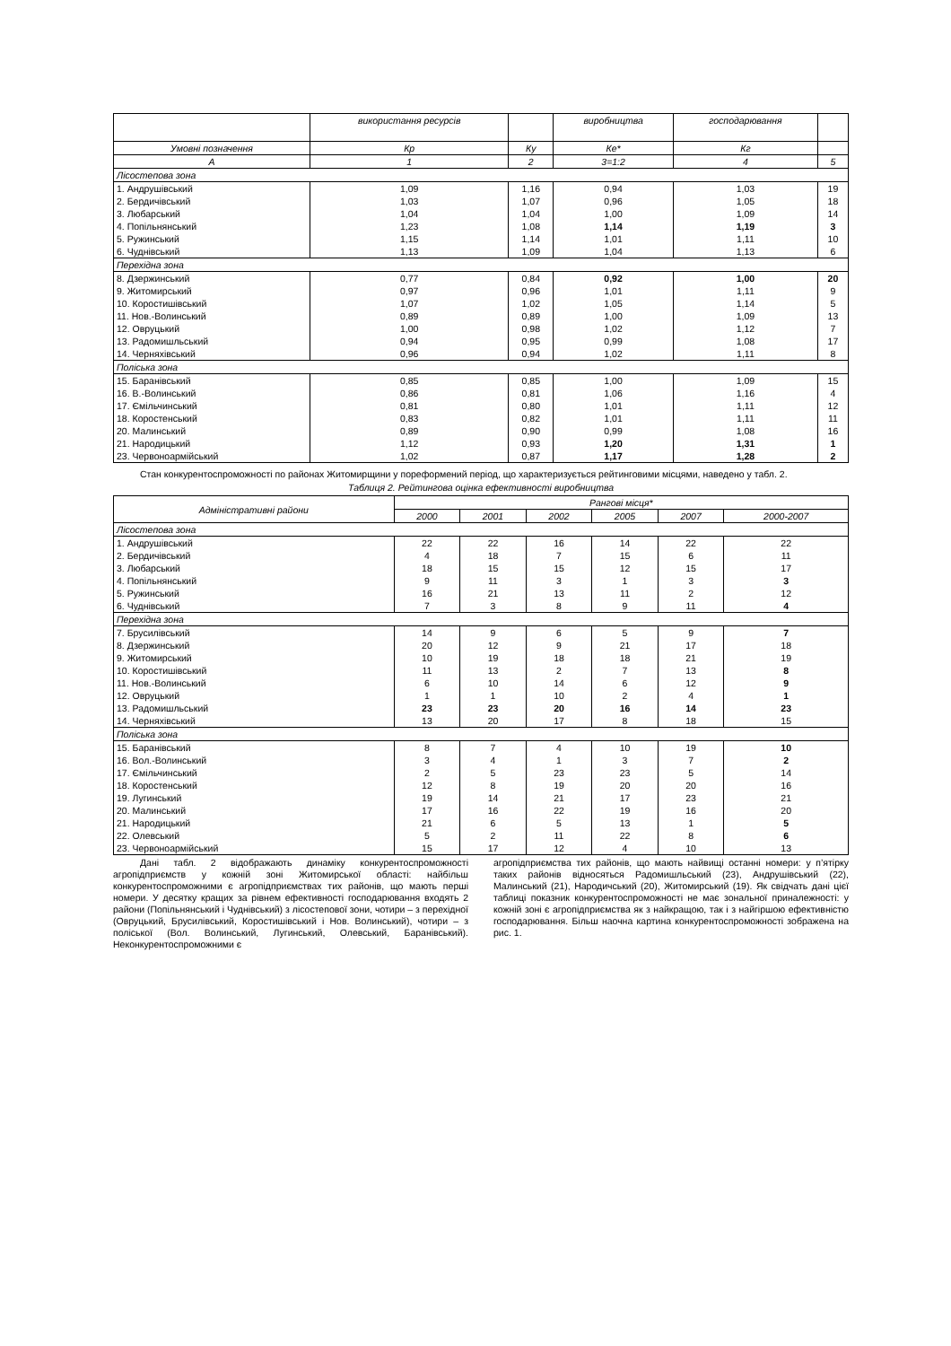| | використання ресурсів | | виробництва | господарювання | |
| Умовні позначення | Кр | Ку | Ке* | Кг | |
| А | 1 | 2 | 3=1:2 | 4 | 5 |
| Лісостепова зона | | | | | |
| 1. Андрушівський | 1,09 | 1,16 | 0,94 | 1,03 | 19 |
| 2. Бердичівський | 1,03 | 1,07 | 0,96 | 1,05 | 18 |
| 3. Любарський | 1,04 | 1,04 | 1,00 | 1,09 | 14 |
| 4. Попільнянський | 1,23 | 1,08 | 1,14 | 1,19 | 3 |
| 5. Ружинський | 1,15 | 1,14 | 1,01 | 1,11 | 10 |
| 6. Чуднівський | 1,13 | 1,09 | 1,04 | 1,13 | 6 |
| Перехідна зона | | | | | |
| 8. Дзержинський | 0,77 | 0,84 | 0,92 | 1,00 | 20 |
| 9. Житомирський | 0,97 | 0,96 | 1,01 | 1,11 | 9 |
| 10. Коростишівський | 1,07 | 1,02 | 1,05 | 1,14 | 5 |
| 11. Нов.-Волинський | 0,89 | 0,89 | 1,00 | 1,09 | 13 |
| 12. Овруцький | 1,00 | 0,98 | 1,02 | 1,12 | 7 |
| 13. Радомишльський | 0,94 | 0,95 | 0,99 | 1,08 | 17 |
| 14. Черняхівський | 0,96 | 0,94 | 1,02 | 1,11 | 8 |
| Поліська зона | | | | | |
| 15. Баранівський | 0,85 | 0,85 | 1,00 | 1,09 | 15 |
| 16. В.-Волинський | 0,86 | 0,81 | 1,06 | 1,16 | 4 |
| 17. Ємільчинський | 0,81 | 0,80 | 1,01 | 1,11 | 12 |
| 18. Коростенський | 0,83 | 0,82 | 1,01 | 1,11 | 11 |
| 20. Малинський | 0,89 | 0,90 | 0,99 | 1,08 | 16 |
| 21. Народицький | 1,12 | 0,93 | 1,20 | 1,31 | 1 |
| 23. Червоноармійський | 1,02 | 0,87 | 1,17 | 1,28 | 2 |
Стан конкурентоспроможності по районах Житомирщини у пореформений період, що характеризується рейтинговими місцями, наведено у табл. 2.
Таблиця 2. Рейтингова оцінка ефективності виробництва
| Адміністративні райони | Рангові місця* | | | | | |
| | 2000 | 2001 | 2002 | 2005 | 2007 | 2000-2007 |
| Лісостепова зона | | | | | | |
| 1. Андрушівський | 22 | 22 | 16 | 14 | 22 | 22 |
| 2. Бердичівський | 4 | 18 | 7 | 15 | 6 | 11 |
| 3. Любарський | 18 | 15 | 15 | 12 | 15 | 17 |
| 4. Попільнянський | 9 | 11 | 3 | 1 | 3 | 3 |
| 5. Ружинський | 16 | 21 | 13 | 11 | 2 | 12 |
| 6. Чуднівський | 7 | 3 | 8 | 9 | 11 | 4 |
| Перехідна зона | | | | | | |
| 7. Брусилівський | 14 | 9 | 6 | 5 | 9 | 7 |
| 8. Дзержинський | 20 | 12 | 9 | 21 | 17 | 18 |
| 9. Житомирський | 10 | 19 | 18 | 18 | 21 | 19 |
| 10. Коростишівський | 11 | 13 | 2 | 7 | 13 | 8 |
| 11. Нов.-Волинський | 6 | 10 | 14 | 6 | 12 | 9 |
| 12. Овруцький | 1 | 1 | 10 | 2 | 4 | 1 |
| 13. Радомишльський | 23 | 23 | 20 | 16 | 14 | 23 |
| 14. Черняхівський | 13 | 20 | 17 | 8 | 18 | 15 |
| Поліська зона | | | | | | |
| 15. Баранівський | 8 | 7 | 4 | 10 | 19 | 10 |
| 16. Вол.-Волинський | 3 | 4 | 1 | 3 | 7 | 2 |
| 17. Ємільчинський | 2 | 5 | 23 | 23 | 5 | 14 |
| 18. Коростенський | 12 | 8 | 19 | 20 | 20 | 16 |
| 19. Лугинський | 19 | 14 | 21 | 17 | 23 | 21 |
| 20. Малинський | 17 | 16 | 22 | 19 | 16 | 20 |
| 21. Народицький | 21 | 6 | 5 | 13 | 1 | 5 |
| 22. Олевський | 5 | 2 | 11 | 22 | 8 | 6 |
| 23. Червоноармійський | 15 | 17 | 12 | 4 | 10 | 13 |
Дані табл. 2 відображають динаміку конкурентоспроможності агропідприємств у кожній зоні Житомирської області: найбільш конкурентоспроможними є агропідприємствах тих районів, що мають перші номери. У десятку кращих за рівнем ефективності господарювання входять 2 райони (Попільнянський і Чуднівський) з лісостепової зони, чотири – з перехідної (Овруцький, Брусилівський, Коростишівський і Нов. Волинський), чотири – з поліської (Вол. Волинський, Лугинський, Олевський, Баранівський). Неконкурентоспроможними є
агропідприємства тих районів, що мають найвищі останні номери: у п’ятірку таких районів відносяться Радомишльський (23), Андрушівський (22), Малинський (21), Народичський (20), Житомирський (19). Як свідчать дані цієї таблиці показник конкурентоспроможності не має зональної приналежності: у кожній зоні є агропідприємства як з найкращою, так і з найгіршою ефективністю господарювання. Більш наочна картина конкурентоспроможності зображена на рис. 1.